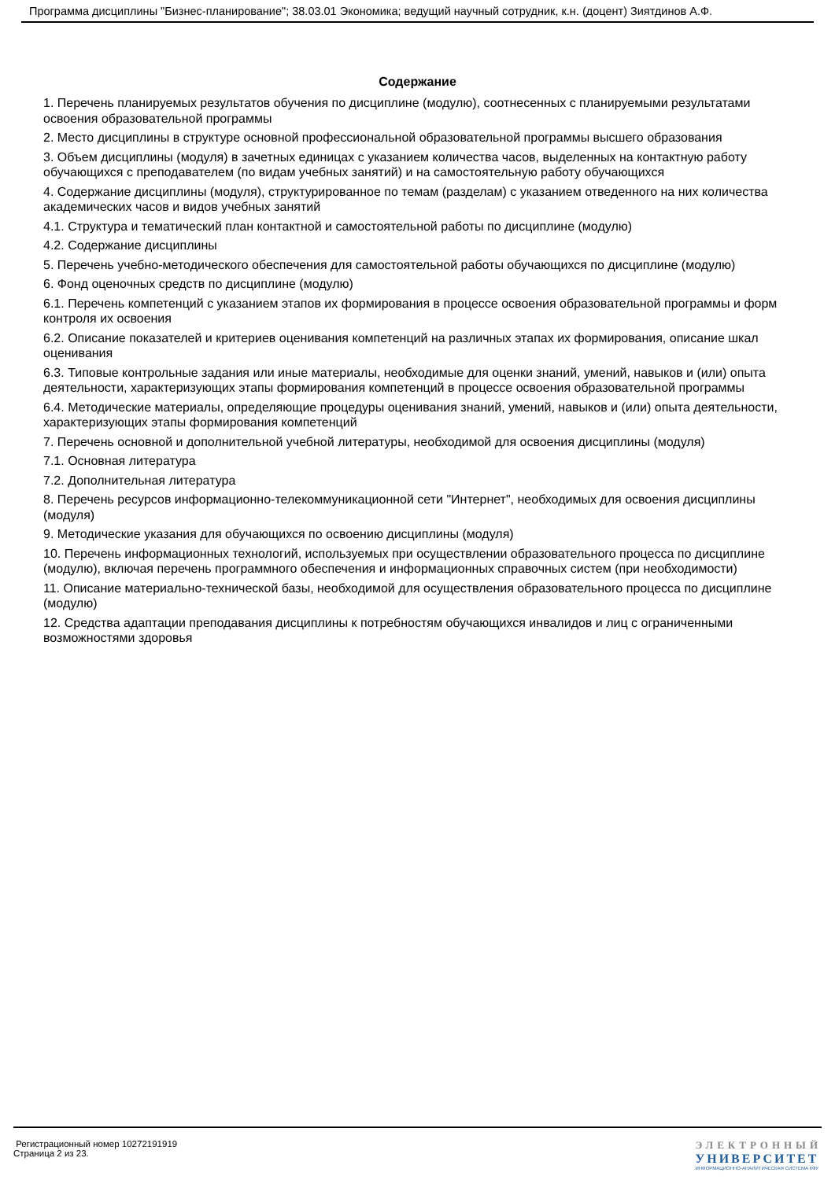Программа дисциплины "Бизнес-планирование"; 38.03.01 Экономика; ведущий научный сотрудник, к.н. (доцент) Зиятдинов А.Ф.
Содержание
1. Перечень планируемых результатов обучения по дисциплине (модулю), соотнесенных с планируемыми результатами освоения образовательной программы
2. Место дисциплины в структуре основной профессиональной образовательной программы высшего образования
3. Объем дисциплины (модуля) в зачетных единицах с указанием количества часов, выделенных на контактную работу обучающихся с преподавателем (по видам учебных занятий) и на самостоятельную работу обучающихся
4. Содержание дисциплины (модуля), структурированное по темам (разделам) с указанием отведенного на них количества академических часов и видов учебных занятий
4.1. Структура и тематический план контактной и самостоятельной работы по дисциплине (модулю)
4.2. Содержание дисциплины
5. Перечень учебно-методического обеспечения для самостоятельной работы обучающихся по дисциплине (модулю)
6. Фонд оценочных средств по дисциплине (модулю)
6.1. Перечень компетенций с указанием этапов их формирования в процессе освоения образовательной программы и форм контроля их освоения
6.2. Описание показателей и критериев оценивания компетенций на различных этапах их формирования, описание шкал оценивания
6.3. Типовые контрольные задания или иные материалы, необходимые для оценки знаний, умений, навыков и (или) опыта деятельности, характеризующих этапы формирования компетенций в процессе освоения образовательной программы
6.4. Методические материалы, определяющие процедуры оценивания знаний, умений, навыков и (или) опыта деятельности, характеризующих этапы формирования компетенций
7. Перечень основной и дополнительной учебной литературы, необходимой для освоения дисциплины (модуля)
7.1. Основная литература
7.2. Дополнительная литература
8. Перечень ресурсов информационно-телекоммуникационной сети "Интернет", необходимых для освоения дисциплины (модуля)
9. Методические указания для обучающихся по освоению дисциплины (модуля)
10. Перечень информационных технологий, используемых при осуществлении образовательного процесса по дисциплине (модулю), включая перечень программного обеспечения и информационных справочных систем (при необходимости)
11. Описание материально-технической базы, необходимой для осуществления образовательного процесса по дисциплине (модулю)
12. Средства адаптации преподавания дисциплины к потребностям обучающихся инвалидов и лиц с ограниченными возможностями здоровья
Регистрационный номер 10272191919
Страница 2 из 23.
ЭЛЕКТРОННЫЙ
УНИВЕРСИТЕТ
ИНФОРМАЦИОННО-АНАЛИТИЧЕСКАЯ СИСТЕМА КФУ